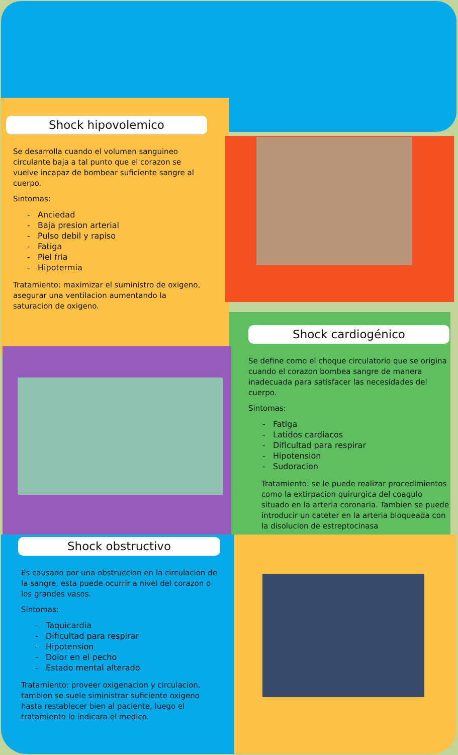Shock hipovolemico
Se desarrolla cuando el volumen sanguineo circulante baja a tal punto que el corazon se vuelve incapaz de bombear suficiente sangre al cuerpo.
Sintomas:
- Anciedad
- Baja presion arterial
- Pulso debil y rapiso
- Fatiga
- Piel fria
- Hipotermia
Tratamiento: maximizar el suministro de oxigeno, asegurar una ventilacion aumentando la saturacion de oxigeno.
Shock cardiogénico
Se define como el choque circulatorio que se origina cuando el corazon bombea sangre de manera inadecuada para satisfacer las necesidades del cuerpo.
Sintomas:
- Fatiga
- Latidos cardiacos
- Dificultad para respirar
- Hipotension
- Sudoracion
Tratamiento: se le puede realizar procedimientos como la extirpacion quirurgica del coagulo situado en la arteria coronaria. Tambien se puede introducir un cateter en la arteria bloqueada con la disolucion de estreptocinasa
Shock obstructivo
Es causado por una obstruccion en la circulacion de la sangre, esta puede ocurrir a nivel del corazon o los grandes vasos.
Sintomas:
- Taquicardia
- Dificultad para respirar
- Hipotension
- Dolor en el pecho
- Estado mental alterado
Tratamiento: proveer oxigenacion y circulacion, tambien se suele siministrar suficiente oxigeno hasta restablecer bien al paciente, luego el tratamiento lo indicara el medico.